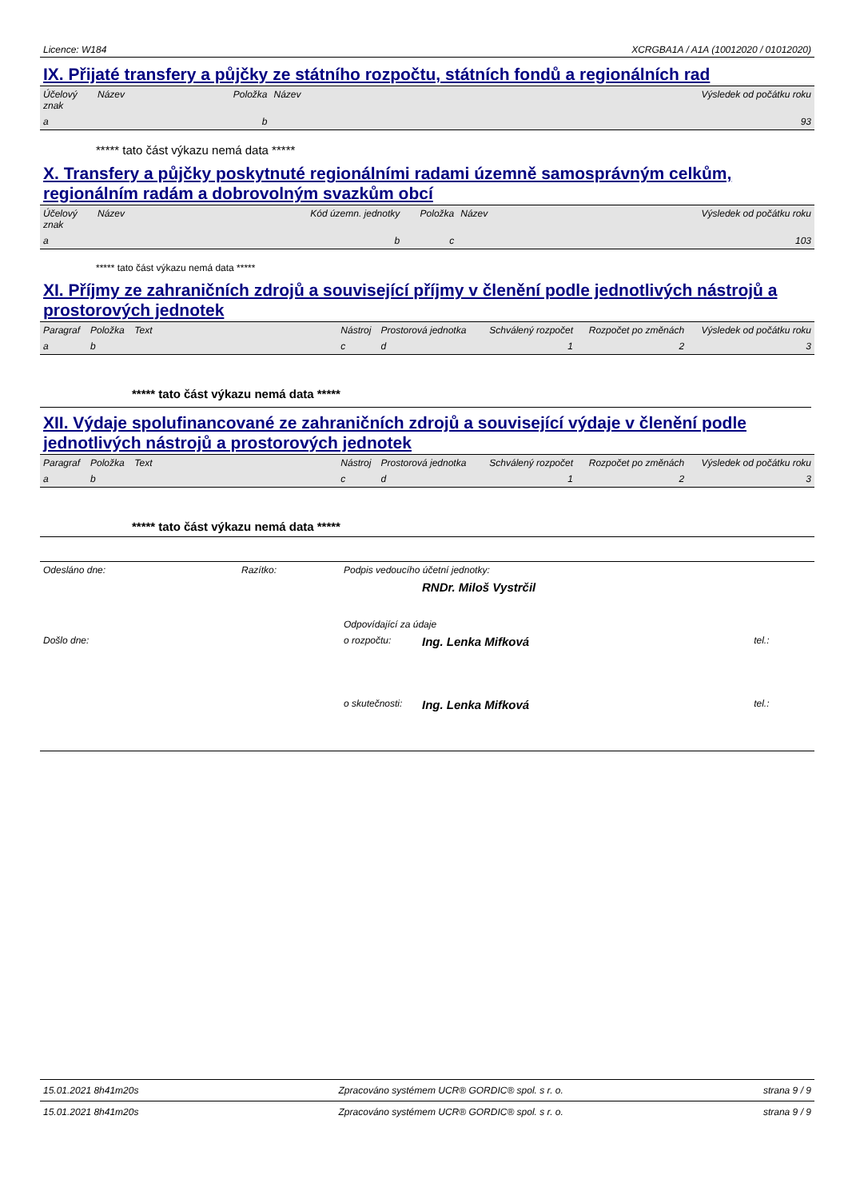Licence: W184 XCRGBA1A / A1A (10012020 / 01012020)
IX. Přijaté transfery a půjčky ze státního rozpočtu, státních fondů a regionálních rad
| Účelový znak | Název | Položka | Název | Výsledek od počátku roku |
| --- | --- | --- | --- | --- |
| a | | b | | 93 |
***** tato část výkazu nemá data *****
X. Transfery a půjčky poskytnuté regionálními radami územně samosprávným celkům, regionálním radám a dobrovolným svazkům obcí
| Účelový znak | Název | Kód územn. jednotky | Položka | Název | Výsledek od počátku roku |
| --- | --- | --- | --- | --- | --- |
| a | | b | c | | 103 |
***** tato část výkazu nemá data *****
XI. Příjmy ze zahraničních zdrojů a související příjmy v členění podle jednotlivých nástrojů a prostorových jednotek
| Paragraf | Položka | Text | Nástroj | Prostorová jednotka | Schválený rozpočet | Rozpočet po změnách | Výsledek od počátku roku |
| --- | --- | --- | --- | --- | --- | --- | --- |
| a | b | | c | d | 1 | 2 | 3 |
***** tato část výkazu nemá data *****
XII. Výdaje spolufinancované ze zahraničních zdrojů a související výdaje v členění podle jednotlivých nástrojů a prostorových jednotek
| Paragraf | Položka | Text | Nástroj | Prostorová jednotka | Schválený rozpočet | Rozpočet po změnách | Výsledek od počátku roku |
| --- | --- | --- | --- | --- | --- | --- | --- |
| a | b | | c | d | 1 | 2 | 3 |
***** tato část výkazu nemá data *****
| Odesláno dne: | Razítko: | Podpis vedoucího účetní jednotky: | | |
| | | | RNDr. Miloš Vystrčil | |
| | | Odpovídající za údaje | | |
| Došlo dne: | | o rozpočtu: | Ing. Lenka Mifková | tel.: |
| | | o skutečnosti: | Ing. Lenka Mifková | tel.: |
15.01.2021 8h41m20s Zpracováno systémem UCR® GORDIC® spol. s r. o. strana 9 / 9
15.01.2021 8h41m20s Zpracováno systémem UCR® GORDIC® spol. s r. o. strana 9 / 9